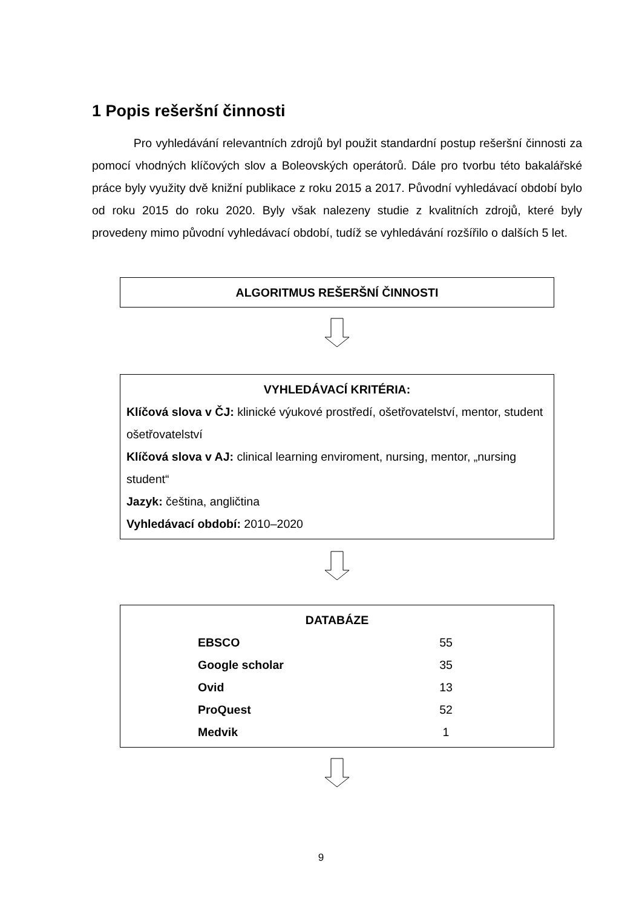1 Popis rešeršní činnosti
Pro vyhledávání relevantních zdrojů byl použit standardní postup rešeršní činnosti za pomocí vhodných klíčových slov a Boleovských operátorů. Dále pro tvorbu této bakalářské práce byly využity dvě knižní publikace z roku 2015 a 2017. Původní vyhledávací období bylo od roku 2015 do roku 2020. Byly však nalezeny studie z kvalitních zdrojů, které byly provedeny mimo původní vyhledávací období, tudíž se vyhledávání rozšířilo o dalších 5 let.
ALGORITMUS REŠERŠNÍ ČINNOSTI
VYHLEDÁVACÍ KRITÉRIA:
Klíčová slova v ČJ: klinické výukové prostředí, ošetřovatelství, mentor, student ošetřovatelství
Klíčová slova v AJ: clinical learning enviroment, nursing, mentor, „nursing student“
Jazyk: čeština, angličtina
Vyhledávací období: 2010–2020
DATABÁZE
| EBSCO | 55 |
| Google scholar | 35 |
| Ovid | 13 |
| ProQuest | 52 |
| Medvik | 1 |
9